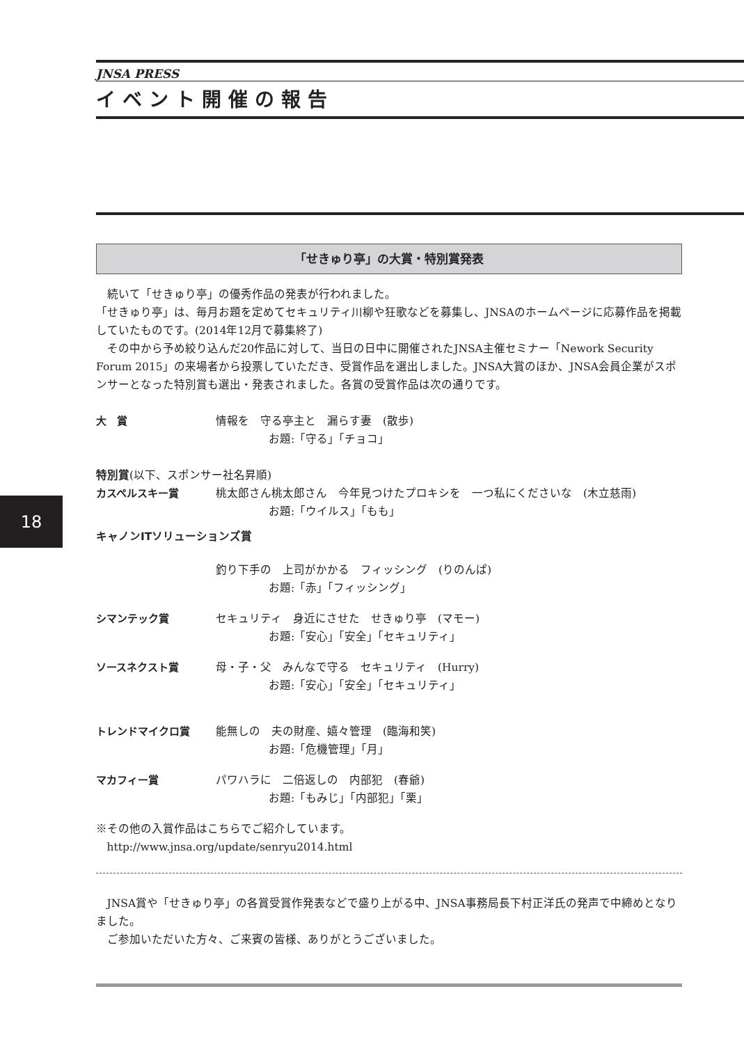JNSA PRESS
イベント開催の報告
「せきゅり亭」の大賞・特別賞発表
続いて「せきゅり亭」の優秀作品の発表が行われました。
「せきゅり亭」は、毎月お題を定めてセキュリティ川柳や狂歌などを募集し、JNSAのホームページに応募作品を掲載していたものです。(2014年12月で募集終了)
その中から予め絞り込んだ20作品に対して、当日の日中に開催されたJNSA主催セミナー「Nework Security Forum 2015」の来場者から投票していただき、受賞作品を選出しました。JNSA大賞のほか、JNSA会員企業がスポンサーとなった特別賞も選出・発表されました。各賞の受賞作品は次の通りです。
大　賞 情報を　守る亭主と　漏らす妻　(散歩)
お題:「守る」「チョコ」
特別賞(以下、スポンサー社名昇順)
カスペルスキー賞 桃太郎さん桃太郎さん　今年見つけたプロキシを　一つ私にくださいな　(木立慈雨)
お題:「ウイルス」「もも」
キャノンITソリューションズ賞
釣り下手の　上司がかかる　フィッシング　(りのんぱ)
お題:「赤」「フィッシング」
シマンテック賞 セキュリティ　身近にさせた　せきゅり亭　(マモー)
お題:「安心」「安全」「セキュリティ」
ソースネクスト賞 母・子・父　みんなで守る　セキュリティ　(Hurry)
お題:「安心」「安全」「セキュリティ」
トレンドマイクロ賞 能無しの　夫の財産、嬉々管理　(臨海和笑)
お題:「危機管理」「月」
マカフィー賞 パワハラに　二倍返しの　内部犯　(春爺)
お題:「もみじ」「内部犯」「栗」
※その他の入賞作品はこちらでご紹介しています。
http://www.jnsa.org/update/senryu2014.html
JNSA賞や「せきゅり亭」の各賞受賞作発表などで盛り上がる中、JNSA事務局長下村正洋氏の発声で中締めとなりました。
ご参加いただいた方々、ご来賓の皆様、ありがとうございました。
18